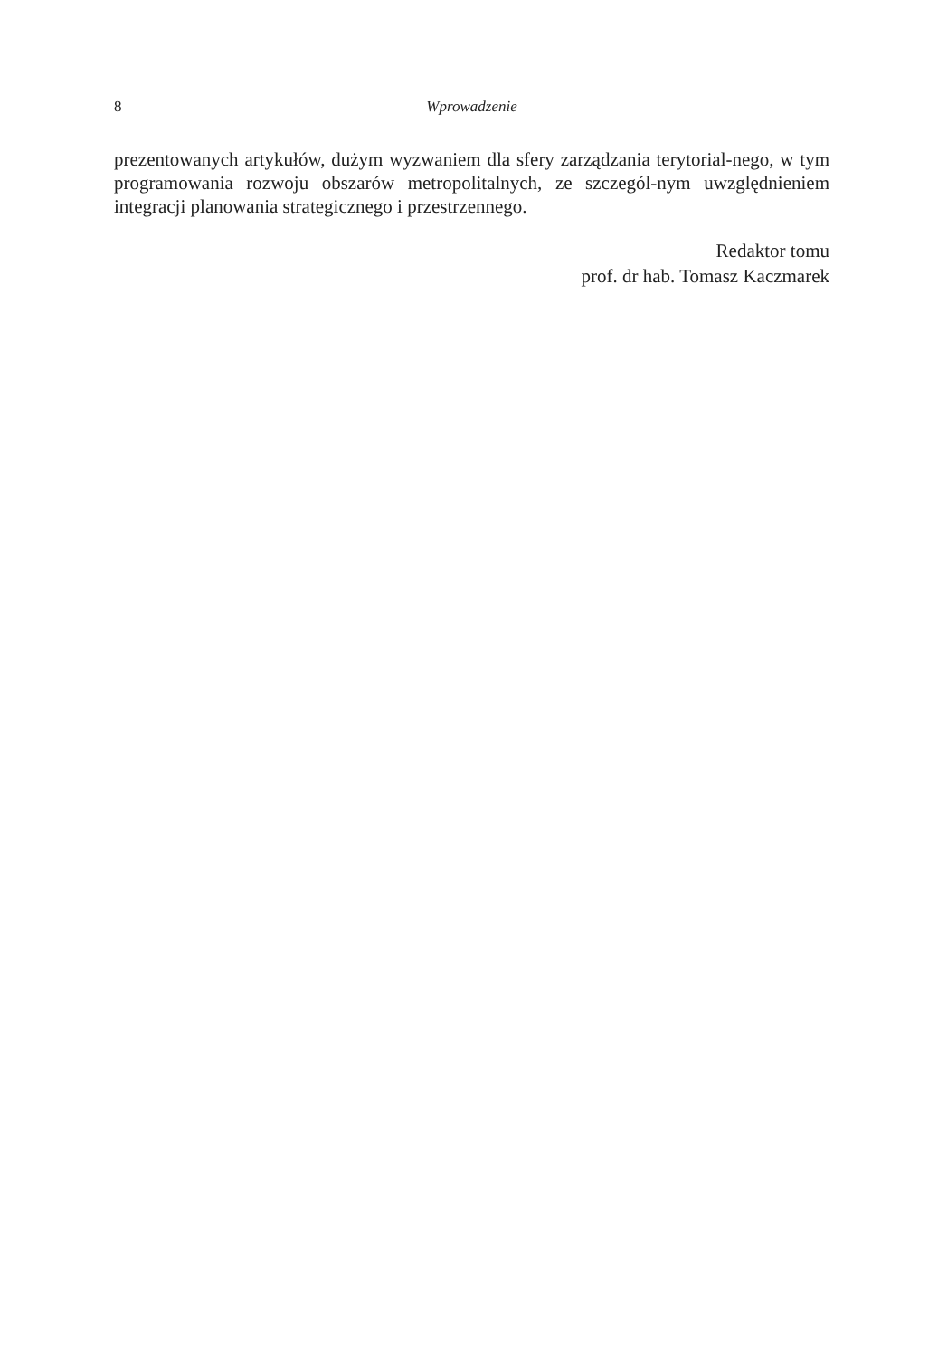8 Wprowadzenie
prezentowanych artykułów, dużym wyzwaniem dla sfery zarządzania terytorial-nego, w tym programowania rozwoju obszarów metropolitalnych, ze szczegól-nym uwzględnieniem integracji planowania strategicznego i przestrzennego.
Redaktor tomu
prof. dr hab. Tomasz Kaczmarek